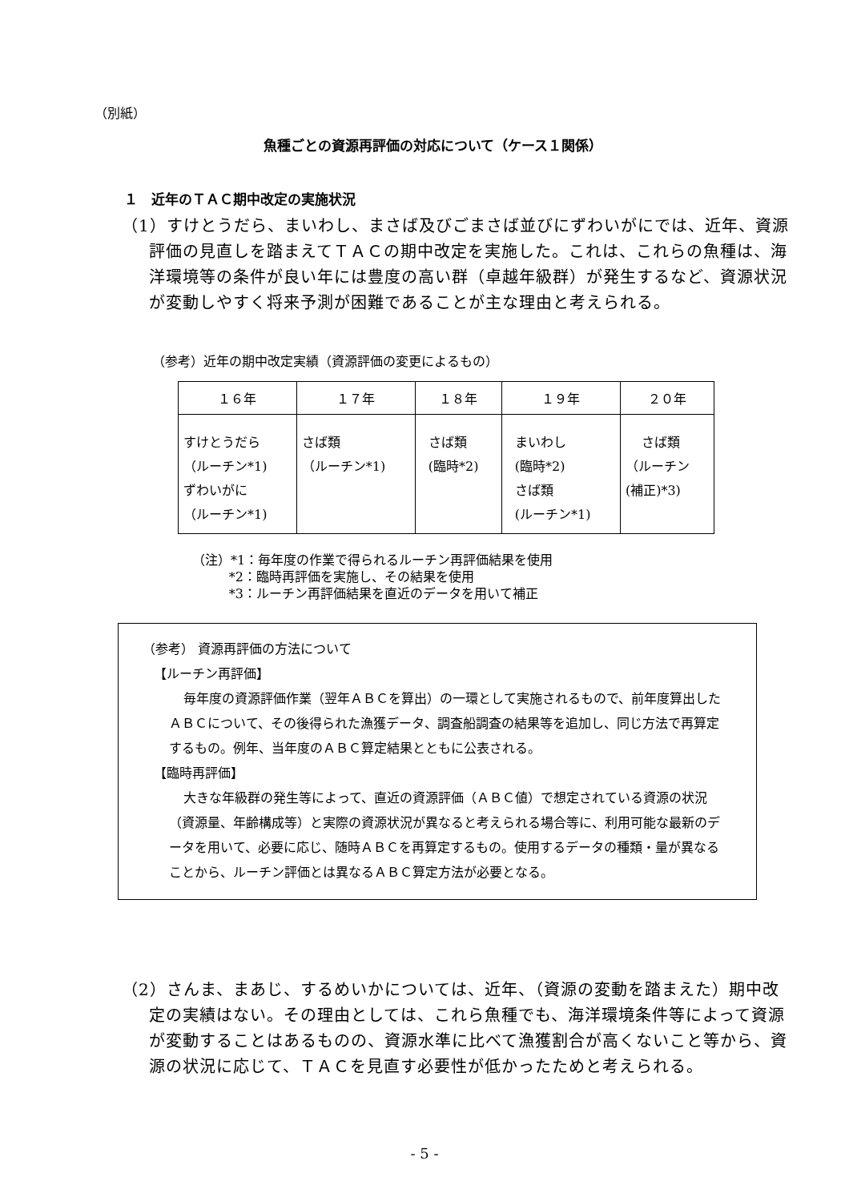（別紙）
魚種ごとの資源再評価の対応について（ケース１関係）
１　近年のＴＡＣ期中改定の実施状況
（1）すけとうだら、まいわし、まさば及びごまさば並びにずわいがにでは、近年、資源評価の見直しを踏まえてＴＡＣの期中改定を実施した。これは、これらの魚種は、海洋環境等の条件が良い年には豊度の高い群（卓越年級群）が発生するなど、資源状況が変動しやすく将来予測が困難であることが主な理由と考えられる。
（参考）近年の期中改定実績（資源評価の変更によるもの）
| １６年 | １７年 | １８年 | １９年 | ２０年 |
| --- | --- | --- | --- | --- |
| すけとうだら （ルーチン*1) ずわいがに （ルーチン*1) | さば類 （ルーチン*1) | さば類 (臨時*2) | まいわし (臨時*2) さば類 (ルーチン*1) | さば類 （ルーチン (補正)*3) |
（注）*1：毎年度の作業で得られるルーチン再評価結果を使用
*2：臨時再評価を実施し、その結果を使用
*3：ルーチン再評価結果を直近のデータを用いて補正
（参考） 資源再評価の方法について
【ルーチン再評価】
毎年度の資源評価作業（翌年ＡＢＣを算出）の一環として実施されるもので、前年度算出したＡＢＣについて、その後得られた漁獲データ、調査船調査の結果等を追加し、同じ方法で再算定するもの。例年、当年度のＡＢＣ算定結果とともに公表される。
【臨時再評価】
大きな年級群の発生等によって、直近の資源評価（ＡＢＣ値）で想定されている資源の状況（資源量、年齢構成等）と実際の資源状況が異なると考えられる場合等に、利用可能な最新のデータを用いて、必要に応じ、随時ＡＢＣを再算定するもの。使用するデータの種類・量が異なることから、ルーチン評価とは異なるＡＢＣ算定方法が必要となる。
（2）さんま、まあじ、するめいかについては、近年、（資源の変動を踏まえた）期中改定の実績はない。その理由としては、これら魚種でも、海洋環境条件等によって資源が変動することはあるものの、資源水準に比べて漁獲割合が高くないこと等から、資源の状況に応じて、ＴＡＣを見直す必要性が低かったためと考えられる。
- 5 -